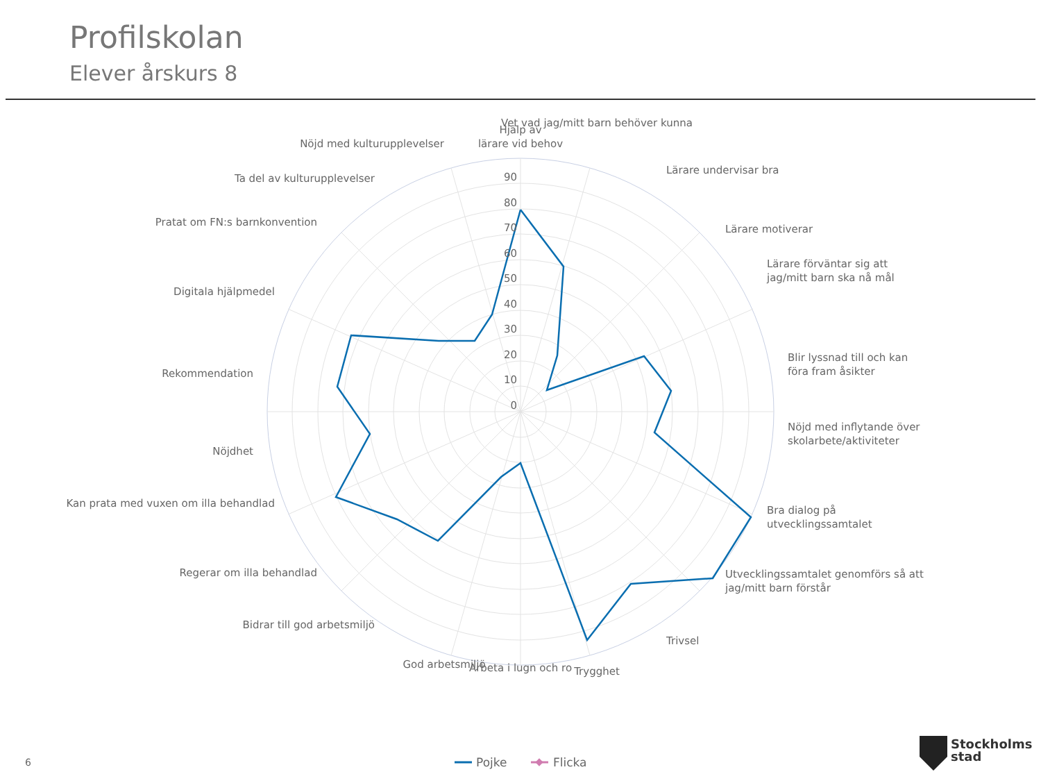Profilskolan
Elever årskurs 8
Hjälp av
lärare vid behov
Vet vad jag/mitt barn behöver kunna
Lärare undervisar bra
Lärare motiverar
Lärare förväntar sig att
jag/mitt barn ska nå mål
Blir lyssnad till och kan
föra fram åsikter
Nöjd med inflytande över
skolarbete/aktiviteter
Bra dialog på
utvecklingssamtalet
Utvecklingssamtalet genomförs så att
jag/mitt barn förstår
Trivsel
Trygghet
Arbeta i lugn och ro
God arbetsmiljö
Bidrar till god arbetsmiljö
Regerar om illa behandlad
Kan prata med vuxen om illa behandlad
Nöjdhet
Rekommendation
Digitala hjälpmedel
Pratat om FN:s barnkonvention
Ta del av kulturupplevelser
Nöjd med kulturupplevelser
90
80
70
60
50
40
30
20
10
0
Pojke
Flicka
6
Stockholms
stad